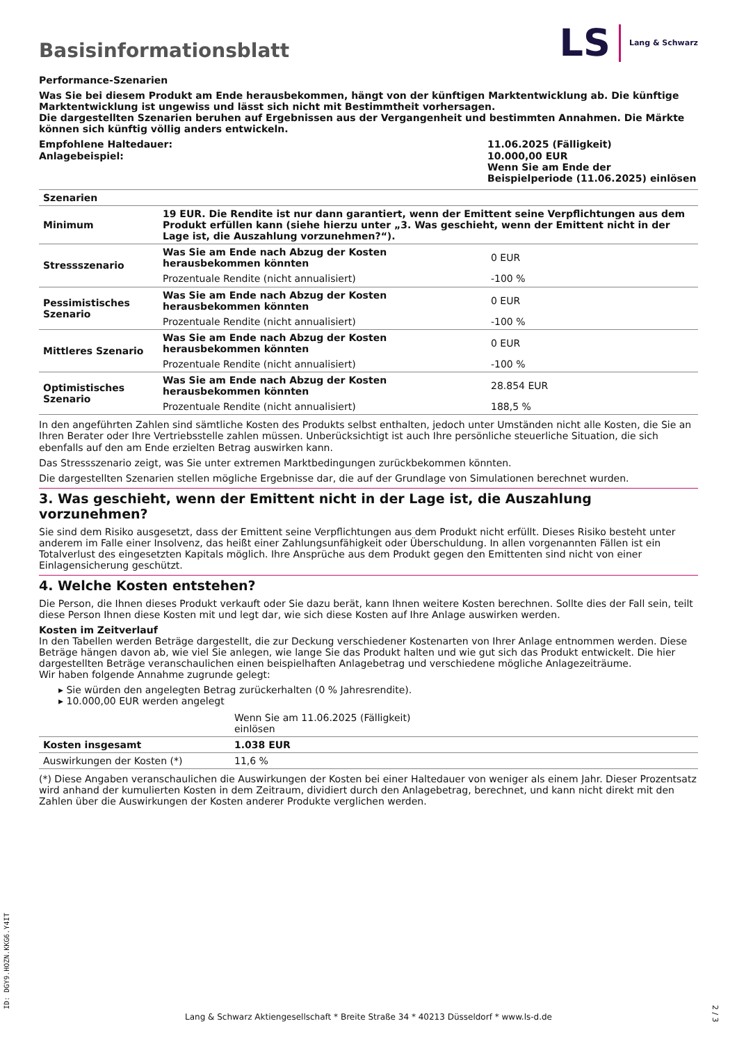Basisinformationsblatt
LS Lang & Schwarz
Performance-Szenarien
Was Sie bei diesem Produkt am Ende herausbekommen, hängt von der künftigen Marktentwicklung ab. Die künftige Marktentwicklung ist ungewiss und lässt sich nicht mit Bestimmtheit vorhersagen.
Die dargestellten Szenarien beruhen auf Ergebnissen aus der Vergangenheit und bestimmten Annahmen. Die Märkte können sich künftig völlig anders entwickeln.
| Empfohlene Haltedauer: Anlagebeispiel: | 11.06.2025 (Fälligkeit) 10.000,00 EUR Wenn Sie am Ende der Beispielperiode (11.06.2025) einlösen |
| Szenarien | | |
| --- | --- | --- |
| Minimum | 19 EUR. Die Rendite ist nur dann garantiert, wenn der Emittent seine Verpflichtungen aus dem Produkt erfüllen kann (siehe hierzu unter „3. Was geschieht, wenn der Emittent nicht in der Lage ist, die Auszahlung vorzunehmen?“). | |
| Stressszenario | Was Sie am Ende nach Abzug der Kosten herausbekommen könnten | 0 EUR |
| | Prozentuale Rendite (nicht annualisiert) | -100 % |
| Pessimistisches Szenario | Was Sie am Ende nach Abzug der Kosten herausbekommen könnten | 0 EUR |
| | Prozentuale Rendite (nicht annualisiert) | -100 % |
| Mittleres Szenario | Was Sie am Ende nach Abzug der Kosten herausbekommen könnten | 0 EUR |
| | Prozentuale Rendite (nicht annualisiert) | -100 % |
| Optimistisches Szenario | Was Sie am Ende nach Abzug der Kosten herausbekommen könnten | 28.854 EUR |
| | Prozentuale Rendite (nicht annualisiert) | 188,5 % |
In den angeführten Zahlen sind sämtliche Kosten des Produkts selbst enthalten, jedoch unter Umständen nicht alle Kosten, die Sie an Ihren Berater oder Ihre Vertriebsstelle zahlen müssen. Unberücksichtigt ist auch Ihre persönliche steuerliche Situation, die sich ebenfalls auf den am Ende erzielten Betrag auswirken kann.
Das Stressszenario zeigt, was Sie unter extremen Marktbedingungen zurückbekommen könnten.
Die dargestellten Szenarien stellen mögliche Ergebnisse dar, die auf der Grundlage von Simulationen berechnet wurden.
3. Was geschieht, wenn der Emittent nicht in der Lage ist, die Auszahlung vorzunehmen?
Sie sind dem Risiko ausgesetzt, dass der Emittent seine Verpflichtungen aus dem Produkt nicht erfüllt. Dieses Risiko besteht unter anderem im Falle einer Insolvenz, das heißt einer Zahlungsunfähigkeit oder Überschuldung. In allen vorgenannten Fällen ist ein Totalverlust des eingesetzten Kapitals möglich. Ihre Ansprüche aus dem Produkt gegen den Emittenten sind nicht von einer Einlagensicherung geschützt.
4. Welche Kosten entstehen?
Die Person, die Ihnen dieses Produkt verkauft oder Sie dazu berät, kann Ihnen weitere Kosten berechnen. Sollte dies der Fall sein, teilt diese Person Ihnen diese Kosten mit und legt dar, wie sich diese Kosten auf Ihre Anlage auswirken werden.
Kosten im Zeitverlauf
In den Tabellen werden Beträge dargestellt, die zur Deckung verschiedener Kostenarten von Ihrer Anlage entnommen werden. Diese Beträge hängen davon ab, wie viel Sie anlegen, wie lange Sie das Produkt halten und wie gut sich das Produkt entwickelt. Die hier dargestellten Beträge veranschaulichen einen beispielhaften Anlagebetrag und verschiedene mögliche Anlagezeiträume.
Wir haben folgende Annahme zugrunde gelegt:
▸ Sie würden den angelegten Betrag zurückerhalten (0 % Jahresrendite).
▸ 10.000,00 EUR werden angelegt
| | Wenn Sie am 11.06.2025 (Fälligkeit) einlösen | |
| Kosten insgesamt | 1.038 EUR | |
| Auswirkungen der Kosten (*) | 11,6 % | |
(*) Diese Angaben veranschaulichen die Auswirkungen der Kosten bei einer Haltedauer von weniger als einem Jahr. Dieser Prozentsatz wird anhand der kumulierten Kosten in dem Zeitraum, dividiert durch den Anlagebetrag, berechnet, und kann nicht direkt mit den Zahlen über die Auswirkungen der Kosten anderer Produkte verglichen werden.
Lang & Schwarz Aktiengesellschaft * Breite Straße 34 * 40213 Düsseldorf * www.ls-d.de ID: DGY9.HOZN.KKG6.Y4IT 2 / 3